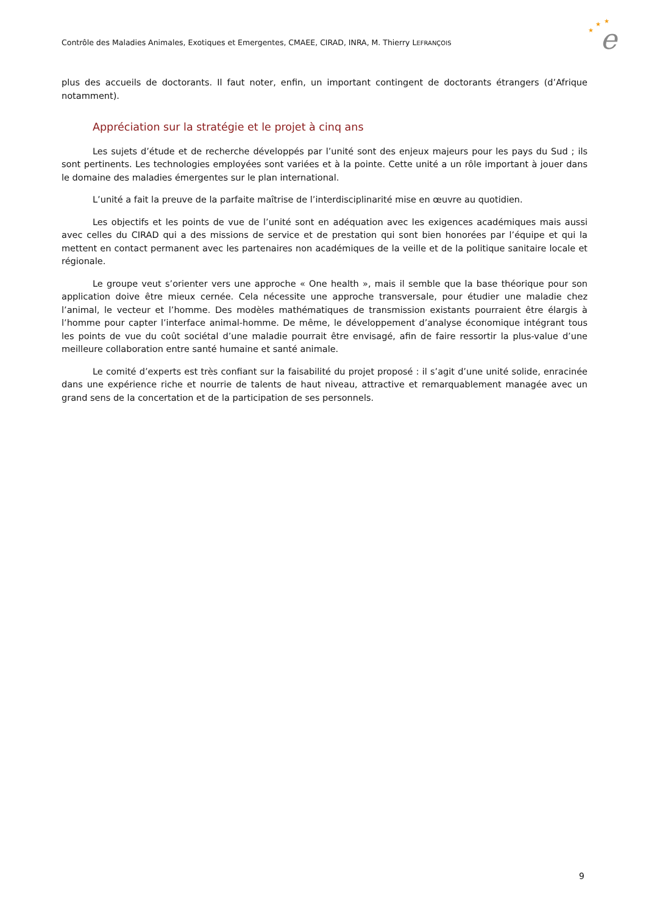Contrôle des Maladies Animales, Exotiques et Emergentes, CMAEE, CIRAD, INRA, M. Thierry LEFRANÇOIS
e
★
★
★
plus des accueils de doctorants. Il faut noter, enfin, un important contingent de doctorants étrangers (d’Afrique notamment).
Appréciation sur la stratégie et le projet à cinq ans
Les sujets d’étude et de recherche développés par l’unité sont des enjeux majeurs pour les pays du Sud ; ils sont pertinents. Les technologies employées sont variées et à la pointe. Cette unité a un rôle important à jouer dans le domaine des maladies émergentes sur le plan international.
L’unité a fait la preuve de la parfaite maîtrise de l’interdisciplinarité mise en œuvre au quotidien.
Les objectifs et les points de vue de l’unité sont en adéquation avec les exigences académiques mais aussi avec celles du CIRAD qui a des missions de service et de prestation qui sont bien honorées par l’équipe et qui la mettent en contact permanent avec les partenaires non académiques de la veille et de la politique sanitaire locale et régionale.
Le groupe veut s’orienter vers une approche « One health », mais il semble que la base théorique pour son application doive être mieux cernée. Cela nécessite une approche transversale, pour étudier une maladie chez l’animal, le vecteur et l’homme. Des modèles mathématiques de transmission existants pourraient être élargis à l’homme pour capter l’interface animal-homme. De même, le développement d’analyse économique intégrant tous les points de vue du coût sociétal d’une maladie pourrait être envisagé, afin de faire ressortir la plus-value d’une meilleure collaboration entre santé humaine et santé animale.
Le comité d’experts est très confiant sur la faisabilité du projet proposé : il s’agit d’une unité solide, enracinée dans une expérience riche et nourrie de talents de haut niveau, attractive et remarquablement managée avec un grand sens de la concertation et de la participation de ses personnels.
9